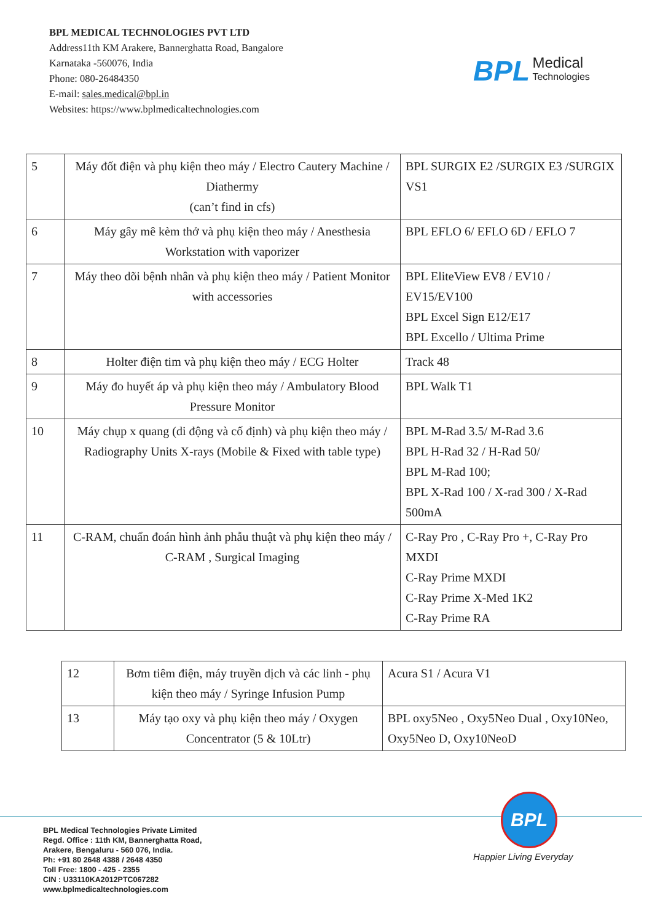BPL MEDICAL TECHNOLOGIES PVT LTD
Address11th KM Arakere, Bannerghatta Road, Bangalore
Karnataka -560076, India
Phone: 080-26484350
E-mail: sales.medical@bpl.in
Websites: https://www.bplmedicaltechnologies.com
BPL Medical
Technologies
| 5 | Máy đốt điện và phụ kiện theo máy / Electro Cautery Machine / Diathermy (can’t find in cfs) | BPL SURGIX E2 /SURGIX E3 /SURGIX VS1 |
| 6 | Máy gây mê kèm thở và phụ kiện theo máy / Anesthesia Workstation with vaporizer | BPL EFLO 6/ EFLO 6D / EFLO 7 |
| 7 | Máy theo dõi bệnh nhân và phụ kiện theo máy / Patient Monitor with accessories | BPL EliteView EV8 / EV10 / EV15/EV100 BPL Excel Sign E12/E17 BPL Excello / Ultima Prime |
| 8 | Holter điện tim và phụ kiện theo máy / ECG Holter | Track 48 |
| 9 | Máy đo huyết áp và phụ kiện theo máy / Ambulatory Blood Pressure Monitor | BPL Walk T1 |
| 10 | Máy chụp x quang (di động và cố định) và phụ kiện theo máy / Radiography Units X-rays (Mobile & Fixed with table type) | BPL M-Rad 3.5/ M-Rad 3.6 BPL H-Rad 32 / H-Rad 50/ BPL M-Rad 100; BPL X-Rad 100 / X-rad 300 / X-Rad 500mA |
| 11 | C-RAM, chuẩn đoán hình ảnh phẫu thuật và phụ kiện theo máy / C-RAM , Surgical Imaging | C-Ray Pro , C-Ray Pro +, C-Ray Pro MXDI C-Ray Prime MXDI C-Ray Prime X-Med 1K2 C-Ray Prime RA |
| 12 | Bơm tiêm điện, máy truyền dịch và các linh - phụ kiện theo máy / Syringe Infusion Pump | Acura S1 / Acura V1 |
| 13 | Máy tạo oxy và phụ kiện theo máy / Oxygen Concentrator (5 & 10Ltr) | BPL oxy5Neo , Oxy5Neo Dual , Oxy10Neo, Oxy5Neo D, Oxy10NeoD |
BPL
Happier Living Everyday
BPL Medical Technologies Private Limited
Regd. Office : 11th KM, Bannerghatta Road,
Arakere, Bengaluru - 560 076, India.
Ph: +91 80 2648 4388 / 2648 4350
Toll Free: 1800 - 425 - 2355
CIN : U33110KA2012PTC067282
www.bplmedicaltechnologies.com